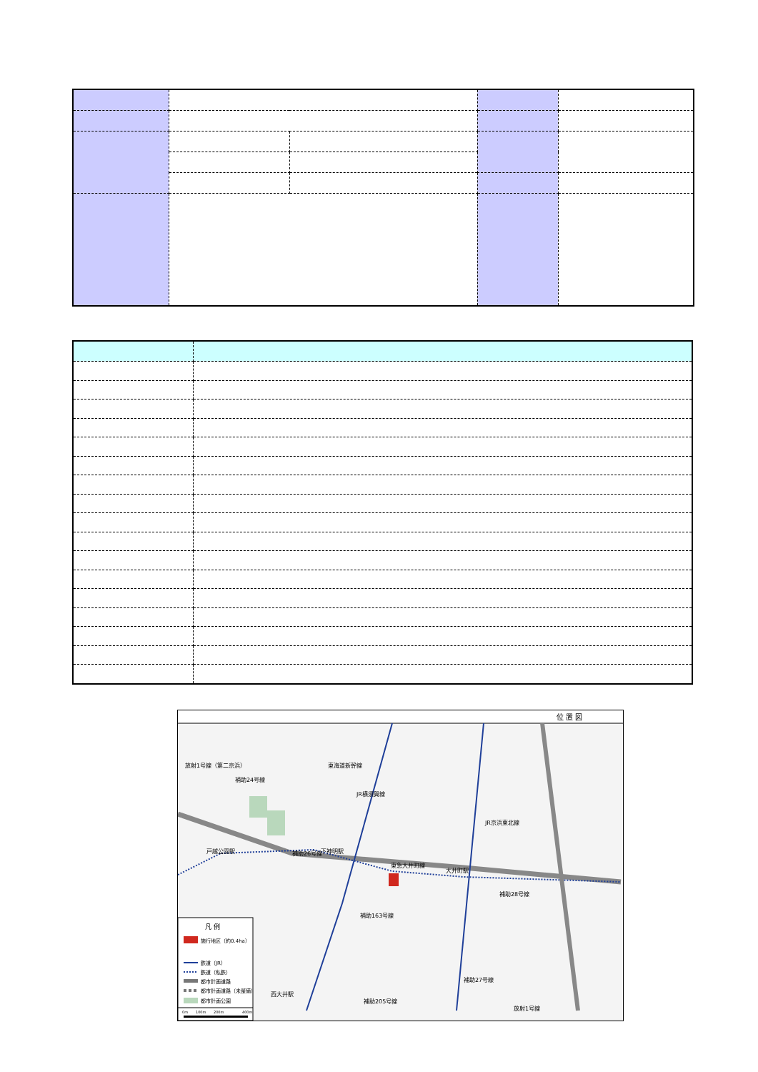位 置 図
補助26号線
補助163号線
東急大井町線
大井町駅
戸越公園駅
下神明駅
補助205号線
補助28号線
放射1号線
放射1号線（第二京浜）
JR横須賀線
東海道新幹線
JR京浜東北線
補助24号線
西大井駅
補助27号線
凡 例
施行地区（約0.4ha）
鉄道（JR）
鉄道（私鉄）
都市計画道路
都市計画道路（未整備）
都市計画公園
0m
100m
200m
400m